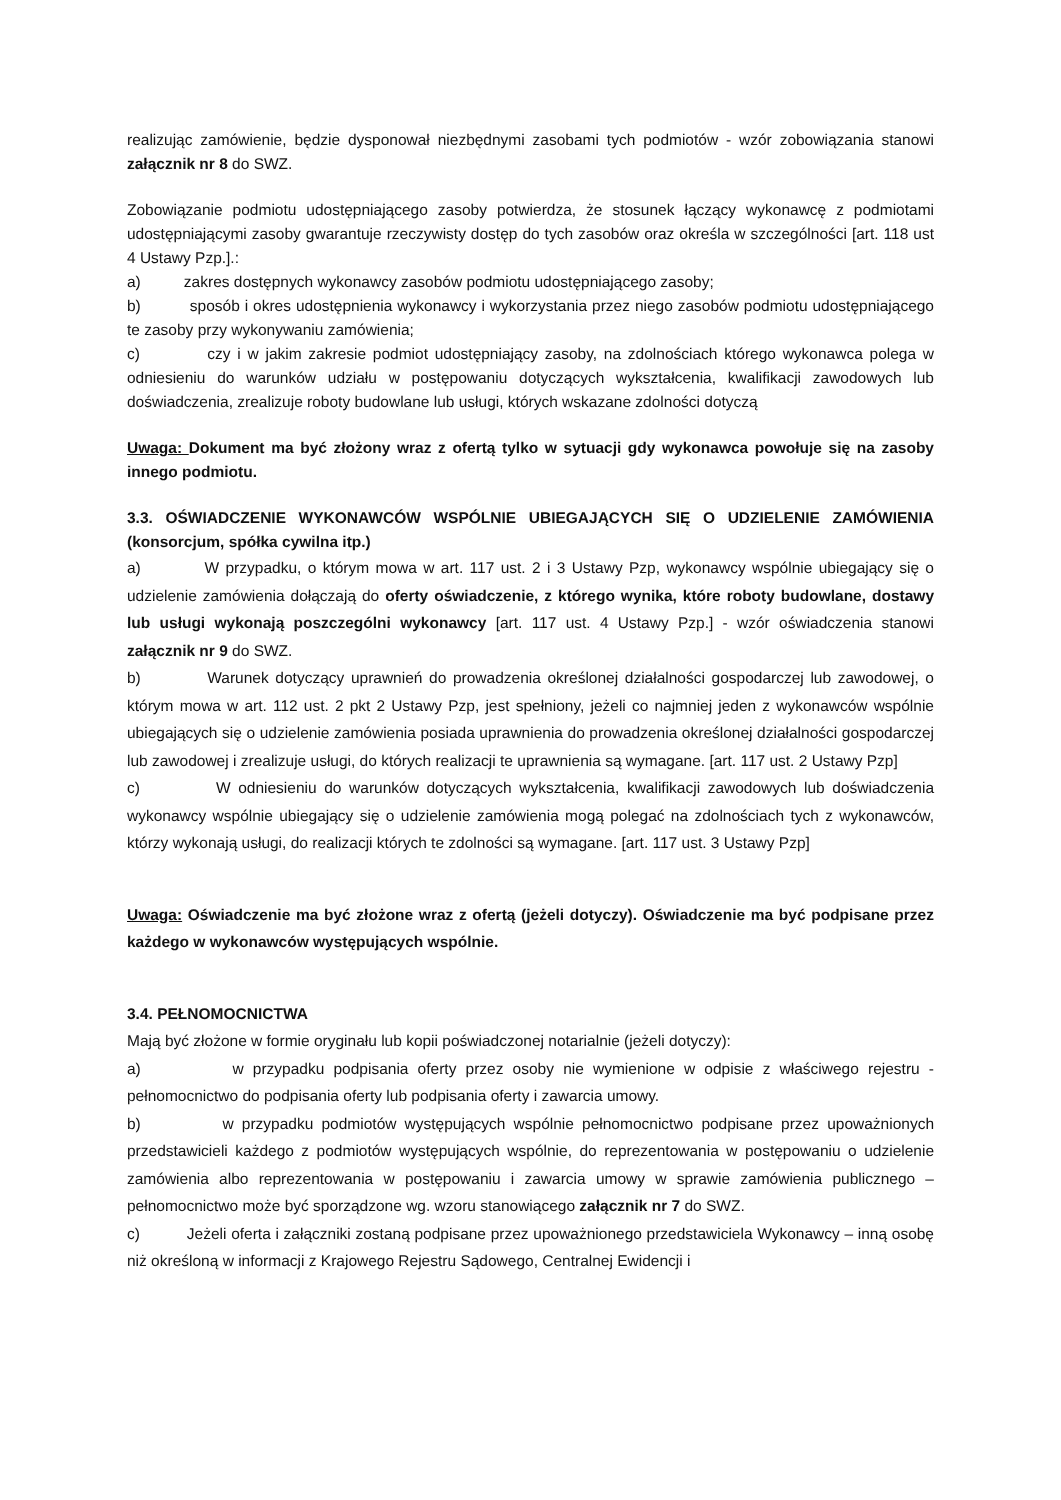realizując zamówienie, będzie dysponował niezbędnymi zasobami tych podmiotów - wzór zobowiązania stanowi załącznik nr 8 do SWZ.
Zobowiązanie podmiotu udostępniającego zasoby potwierdza, że stosunek łączący wykonawcę z podmiotami udostępniającymi zasoby gwarantuje rzeczywisty dostęp do tych zasobów oraz określa w szczególności [art. 118 ust 4 Ustawy Pzp.].:
a) zakres dostępnych wykonawcy zasobów podmiotu udostępniającego zasoby;
b) sposób i okres udostępnienia wykonawcy i wykorzystania przez niego zasobów podmiotu udostępniającego te zasoby przy wykonywaniu zamówienia;
c) czy i w jakim zakresie podmiot udostępniający zasoby, na zdolnościach którego wykonawca polega w odniesieniu do warunków udziału w postępowaniu dotyczących wykształcenia, kwalifikacji zawodowych lub doświadczenia, zrealizuje roboty budowlane lub usługi, których wskazane zdolności dotyczą
Uwaga: Dokument ma być złożony wraz z ofertą tylko w sytuacji gdy wykonawca powołuje się na zasoby innego podmiotu.
3.3. OŚWIADCZENIE WYKONAWCÓW WSPÓLNIE UBIEGAJĄCYCH SIĘ O UDZIELENIE ZAMÓWIENIA (konsorcjum, spółka cywilna itp.)
a) W przypadku, o którym mowa w art. 117 ust. 2 i 3 Ustawy Pzp, wykonawcy wspólnie ubiegający się o udzielenie zamówienia dołączają do oferty oświadczenie, z którego wynika, które roboty budowlane, dostawy lub usługi wykonają poszczególni wykonawcy [art. 117 ust. 4 Ustawy Pzp.] - wzór oświadczenia stanowi załącznik nr 9 do SWZ.
b) Warunek dotyczący uprawnień do prowadzenia określonej działalności gospodarczej lub zawodowej, o którym mowa w art. 112 ust. 2 pkt 2 Ustawy Pzp, jest spełniony, jeżeli co najmniej jeden z wykonawców wspólnie ubiegających się o udzielenie zamówienia posiada uprawnienia do prowadzenia określonej działalności gospodarczej lub zawodowej i zrealizuje usługi, do których realizacji te uprawnienia są wymagane. [art. 117 ust. 2 Ustawy Pzp]
c) W odniesieniu do warunków dotyczących wykształcenia, kwalifikacji zawodowych lub doświadczenia wykonawcy wspólnie ubiegający się o udzielenie zamówienia mogą polegać na zdolnościach tych z wykonawców, którzy wykonają usługi, do realizacji których te zdolności są wymagane. [art. 117 ust. 3 Ustawy Pzp]
Uwaga: Oświadczenie ma być złożone wraz z ofertą (jeżeli dotyczy). Oświadczenie ma być podpisane przez każdego w wykonawców występujących wspólnie.
3.4. PEŁNOMOCNICTWA
Mają być złożone w formie oryginału lub kopii poświadczonej notarialnie (jeżeli dotyczy):
a) w przypadku podpisania oferty przez osoby nie wymienione w odpisie z właściwego rejestru - pełnomocnictwo do podpisania oferty lub podpisania oferty i zawarcia umowy.
b) w przypadku podmiotów występujących wspólnie pełnomocnictwo podpisane przez upoważnionych przedstawicieli każdego z podmiotów występujących wspólnie, do reprezentowania w postępowaniu o udzielenie zamówienia albo reprezentowania w postępowaniu i zawarcia umowy w sprawie zamówienia publicznego – pełnomocnictwo może być sporządzone wg. wzoru stanowiącego załącznik nr 7 do SWZ.
c) Jeżeli oferta i załączniki zostaną podpisane przez upoważnionego przedstawiciela Wykonawcy – inną osobę niż określoną w informacji z Krajowego Rejestru Sądowego, Centralnej Ewidencji i